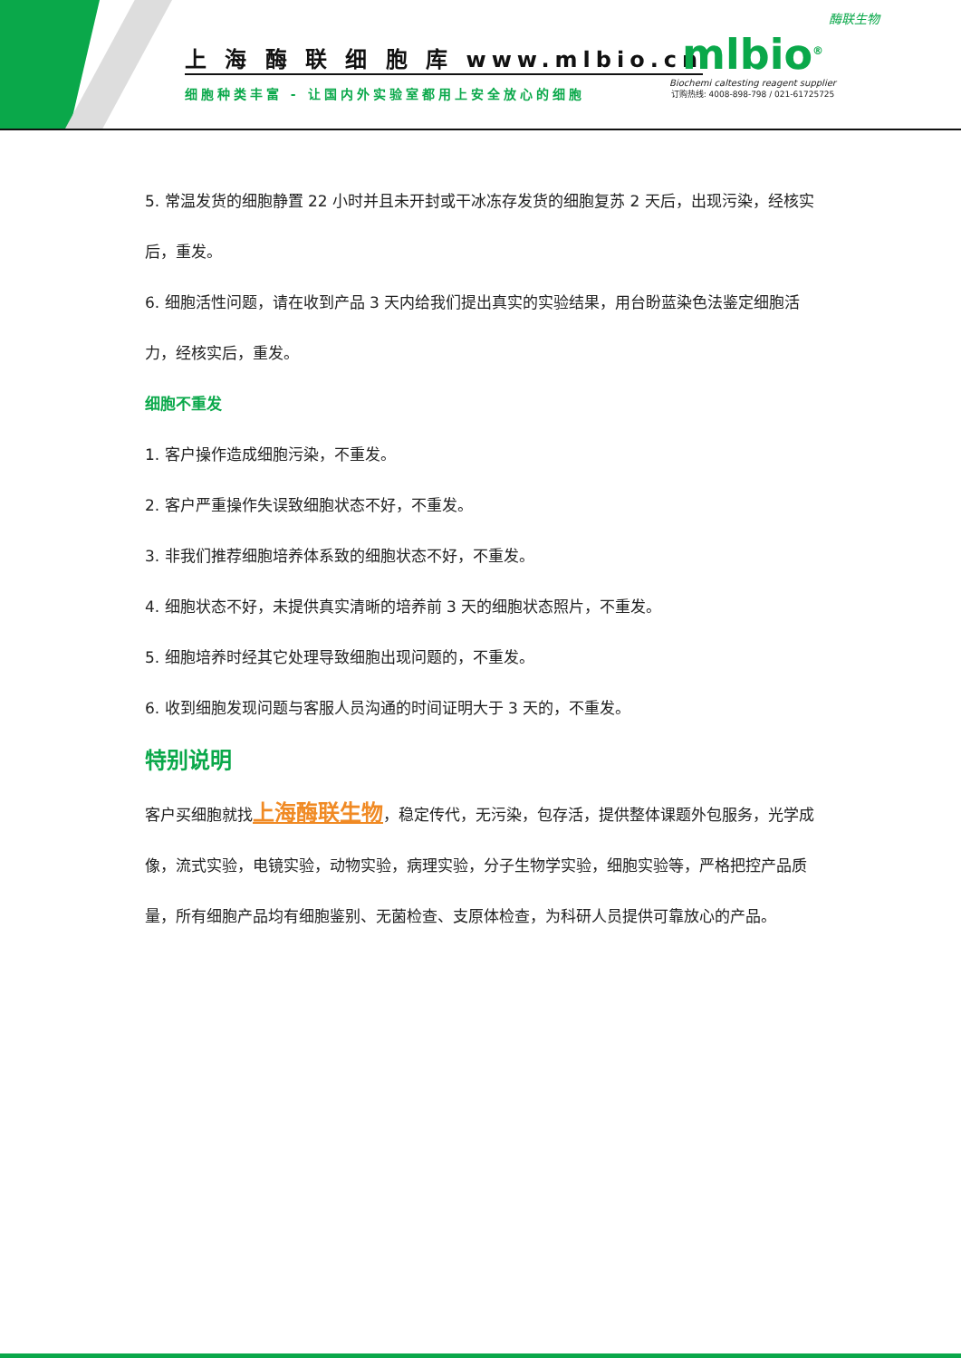上 海 酶 联 细 胞 库 www.mlbio.cn
细胞种类丰富 - 让国内外实验室都用上安全放心的细胞
酶联生物
mlbio<sup>®</sup>
Biochemi caltesting reagent supplier
订购热线: 4008-898-798 / 021-61725725
5. 常温发货的细胞静置 22 小时并且未开封或干冰冻存发货的细胞复苏 2 天后，出现污染，经核实后，重发。
6. 细胞活性问题，请在收到产品 3 天内给我们提出真实的实验结果，用台盼蓝染色法鉴定细胞活力，经核实后，重发。
细胞不重发
1. 客户操作造成细胞污染，不重发。
2. 客户严重操作失误致细胞状态不好，不重发。
3. 非我们推荐细胞培养体系致的细胞状态不好，不重发。
4. 细胞状态不好，未提供真实清晰的培养前 3 天的细胞状态照片，不重发。
5. 细胞培养时经其它处理导致细胞出现问题的，不重发。
6. 收到细胞发现问题与客服人员沟通的时间证明大于 3 天的，不重发。
特别说明
客户买细胞就找上海酶联生物，稳定传代，无污染，包存活，提供整体课题外包服务，光学成像，流式实验，电镜实验，动物实验，病理实验，分子生物学实验，细胞实验等，严格把控产品质量，所有细胞产品均有细胞鉴别、无菌检查、支原体检查，为科研人员提供可靠放心的产品。